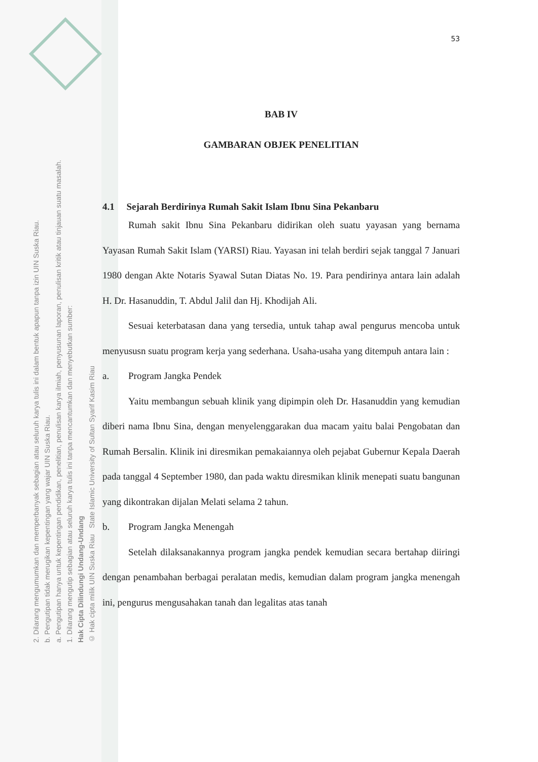2. Dilarang mengumumkan dan memperbanyak sebagian atau seluruh karya tulis ini dalam bentuk apapun tanpa izin UIN Suska Riau.
b. Pengutipan tidak merugikan kepentingan yang wajar UIN Suska Riau.
a. Pengutipan hanya untuk kepentingan pendidikan, penelitian, penulisan karya ilmiah, penyusunan laporan, penulisan kritik atau tinjauan suatu masalah.
1. Dilarang mengutip sebagian atau seluruh karya tulis ini tanpa mencantumkan dan menyebutkan sumber:
Hak Cipta Dilindungi Undang-Undang
© Hak cipta milik UIN Suska Riau State Islamic University of Sultan Syarif Kasim Riau
53
BAB IV
GAMBARAN OBJEK PENELITIAN
4.1 Sejarah Berdirinya Rumah Sakit Islam Ibnu Sina Pekanbaru
Rumah sakit Ibnu Sina Pekanbaru didirikan oleh suatu yayasan yang bernama Yayasan Rumah Sakit Islam (YARSI) Riau. Yayasan ini telah berdiri sejak tanggal 7 Januari 1980 dengan Akte Notaris Syawal Sutan Diatas No. 19. Para pendirinya antara lain adalah H. Dr. Hasanuddin, T. Abdul Jalil dan Hj. Khodijah Ali.
Sesuai keterbatasan dana yang tersedia, untuk tahap awal pengurus mencoba untuk menyususn suatu program kerja yang sederhana. Usaha-usaha yang ditempuh antara lain :
a. Program Jangka Pendek
Yaitu membangun sebuah klinik yang dipimpin oleh Dr. Hasanuddin yang kemudian diberi nama Ibnu Sina, dengan menyelenggarakan dua macam yaitu balai Pengobatan dan Rumah Bersalin. Klinik ini diresmikan pemakaiannya oleh pejabat Gubernur Kepala Daerah pada tanggal 4 September 1980, dan pada waktu diresmikan klinik menepati suatu bangunan yang dikontrakan dijalan Melati selama 2 tahun.
b. Program Jangka Menengah
Setelah dilaksanakannya program jangka pendek kemudian secara bertahap diiringi dengan penambahan berbagai peralatan medis, kemudian dalam program jangka menengah ini, pengurus mengusahakan tanah dan legalitas atas tanah